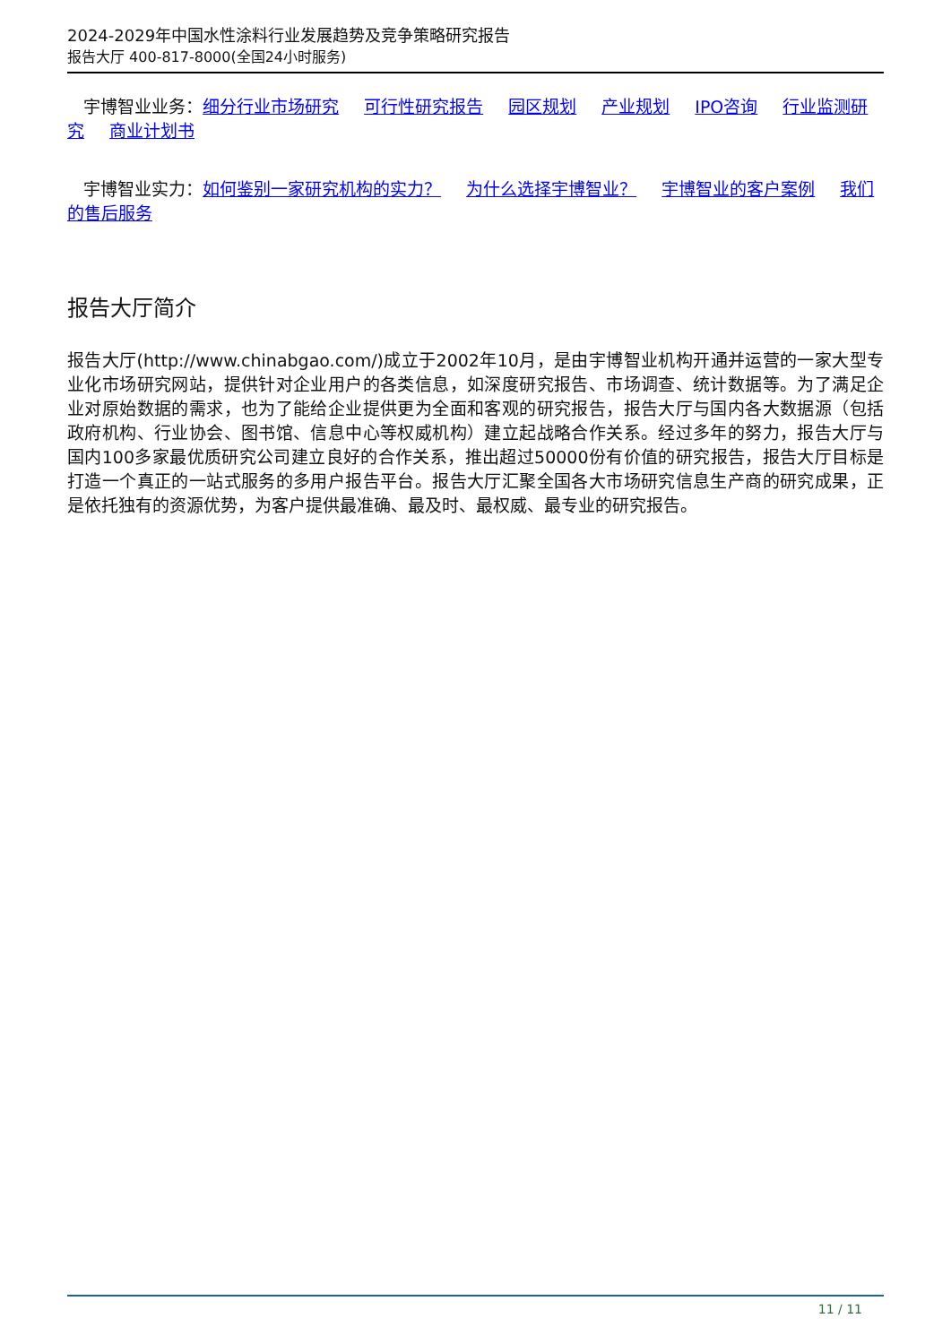2024-2029年中国水性涂料行业发展趋势及竞争策略研究报告
报告大厅 400-817-8000(全国24小时服务)
宇博智业业务：细分行业市场研究 可行性研究报告 园区规划 产业规划 IPO咨询 行业监测研究 商业计划书
宇博智业实力：如何鉴别一家研究机构的实力？ 为什么选择宇博智业？ 宇博智业的客户案例 我们的售后服务
报告大厅简介
报告大厅(http://www.chinabgao.com/)成立于2002年10月，是由宇博智业机构开通并运营的一家大型专业化市场研究网站，提供针对企业用户的各类信息，如深度研究报告、市场调查、统计数据等。为了满足企业对原始数据的需求，也为了能给企业提供更为全面和客观的研究报告，报告大厅与国内各大数据源（包括政府机构、行业协会、图书馆、信息中心等权威机构）建立起战略合作关系。经过多年的努力，报告大厅与国内100多家最优质研究公司建立良好的合作关系，推出超过50000份有价值的研究报告，报告大厅目标是打造一个真正的一站式服务的多用户报告平台。报告大厅汇聚全国各大市场研究信息生产商的研究成果，正是依托独有的资源优势，为客户提供最准确、最及时、最权威、最专业的研究报告。
11 / 11